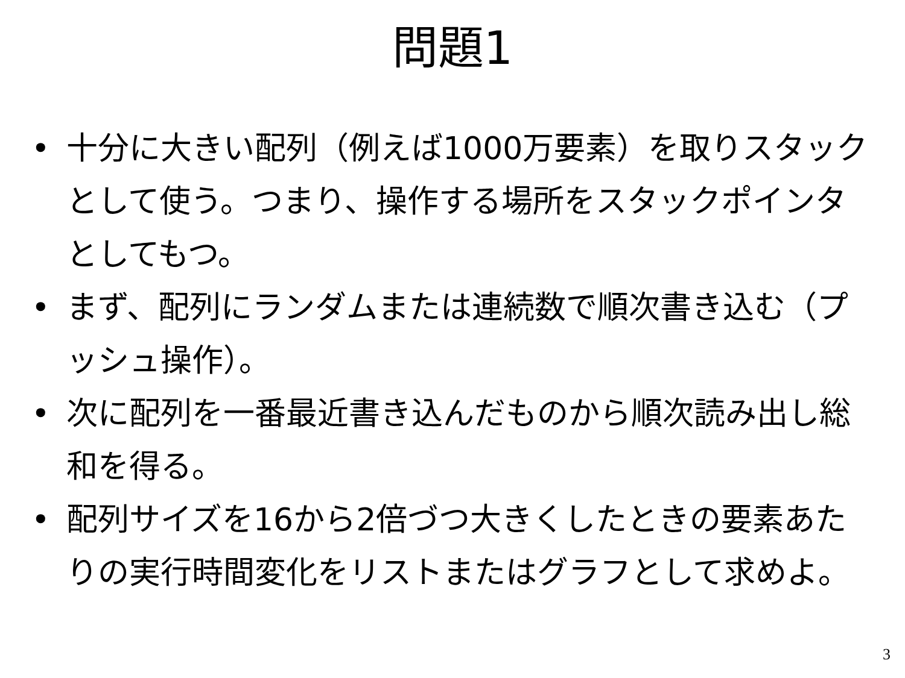問題1
• 十分に大きい配列（例えば1000万要素）を取りスタックとして使う。つまり、操作する場所をスタックポインタとしてもつ。
• まず、配列にランダムまたは連続数で順次書き込む（プッシュ操作）。
• 次に配列を一番最近書き込んだものから順次読み出し総和を得る。
• 配列サイズを16から2倍づつ大きくしたときの要素あたりの実行時間変化をリストまたはグラフとして求めよ。
3